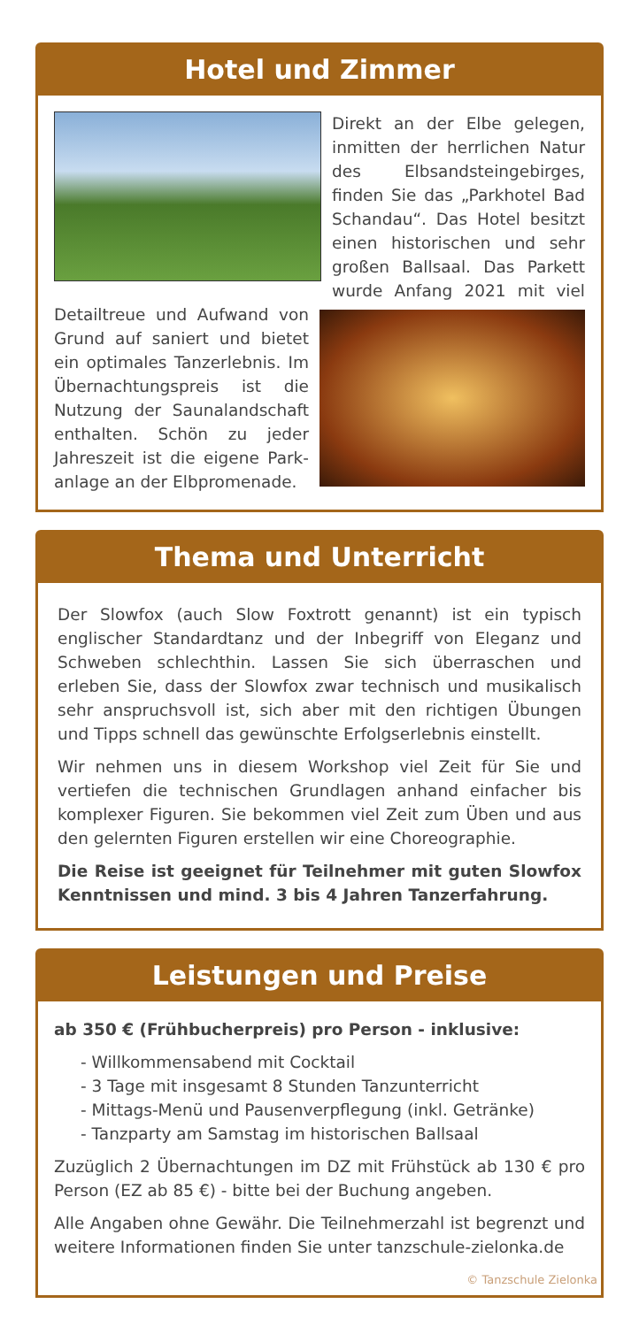Hotel und Zimmer
Direkt an der Elbe gelegen, inmitten der herrlichen Natur des Elbsandsteingebirges, finden Sie das „Parkhotel Bad Schandau“. Das Hotel besitzt einen historischen und sehr großen Ballsaal. Das Parkett wurde Anfang 2021 mit viel
Detailtreue und Aufwand von Grund auf saniert und bietet ein optimales Tanzerlebnis. Im Übernachtungspreis ist die Nutzung der Saunalandschaft enthalten. Schön zu jeder Jahreszeit ist die eigene Park­anlage an der Elbpromenade.
Thema und Unterricht
Der Slowfox (auch Slow Foxtrott genannt) ist ein typisch englischer Standardtanz und der Inbegriff von Eleganz und Schweben schlechthin. Lassen Sie sich überraschen und erleben Sie, dass der Slowfox zwar technisch und musikalisch sehr anspruchsvoll ist, sich aber mit den richtigen Übungen und Tipps schnell das gewünschte Erfolgserlebnis einstellt.
Wir nehmen uns in diesem Workshop viel Zeit für Sie und vertiefen die technischen Grundlagen anhand einfacher bis komplexer Figuren. Sie bekommen viel Zeit zum Üben und aus den gelernten Figuren erstellen wir eine Choreographie.
Die Reise ist geeignet für Teilnehmer mit guten Slowfox Kenntnissen und mind. 3 bis 4 Jahren Tanzerfahrung.
Leistungen und Preise
ab 350 € (Frühbucherpreis) pro Person - inklusive:
- Willkommensabend mit Cocktail
- 3 Tage mit insgesamt 8 Stunden Tanzunterricht
- Mittags-Menü und Pausenverpflegung (inkl. Getränke)
- Tanzparty am Samstag im historischen Ballsaal
Zuzüglich 2 Übernachtungen im DZ mit Frühstück ab 130 € pro Person (EZ ab 85 €) - bitte bei der Buchung angeben.
Alle Angaben ohne Gewähr. Die Teilnehmerzahl ist begrenzt und weitere Informationen finden Sie unter tanzschule-zielonka.de
© Tanzschule Zielonka